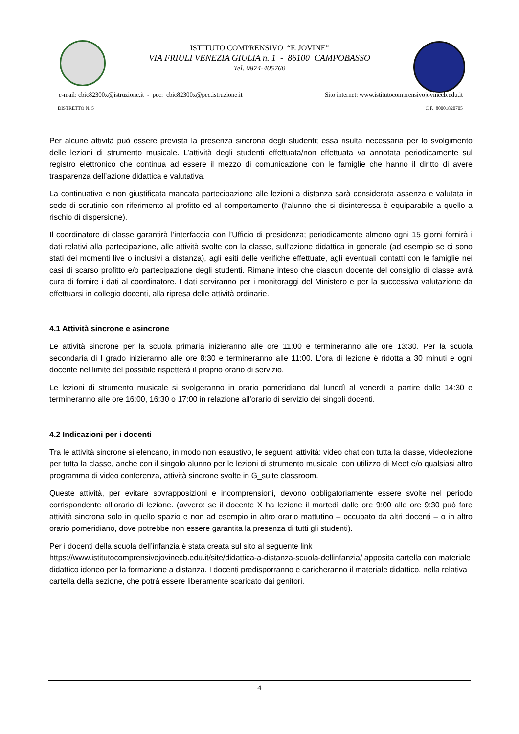ISTITUTO COMPRENSIVO “F. JOVINE”
VIA FRIULI VENEZIA GIULIA n. 1 - 86100 CAMPOBASSO
Tel. 0874-405760
e-mail: cbic82300x@istruzione.it - pec: cbic82300x@pec.istruzione.it Sito internet: www.istitutocomprensivojovinecb.edu.it
DISTRETTO N. 5 C.F. 80001820705
Per alcune attività può essere prevista la presenza sincrona degli studenti; essa risulta necessaria per lo svolgimento delle lezioni di strumento musicale. L’attività degli studenti effettuata/non effettuata va annotata periodicamente sul registro elettronico che continua ad essere il mezzo di comunicazione con le famiglie che hanno il diritto di avere trasparenza dell’azione didattica e valutativa.
La continuativa e non giustificata mancata partecipazione alle lezioni a distanza sarà considerata assenza e valutata in sede di scrutinio con riferimento al profitto ed al comportamento (l’alunno che si disinteressa è equiparabile a quello a rischio di dispersione).
Il coordinatore di classe garantirà l’interfaccia con l’Ufficio di presidenza; periodicamente almeno ogni 15 giorni fornirà i dati relativi alla partecipazione, alle attività svolte con la classe, sull’azione didattica in generale (ad esempio se ci sono stati dei momenti live o inclusivi a distanza), agli esiti delle verifiche effettuate, agli eventuali contatti con le famiglie nei casi di scarso profitto e/o partecipazione degli studenti. Rimane inteso che ciascun docente del consiglio di classe avrà cura di fornire i dati al coordinatore. I dati serviranno per i monitoraggi del Ministero e per la successiva valutazione da effettuarsi in collegio docenti, alla ripresa delle attività ordinarie.
4.1 Attività sincrone e asincrone
Le attività sincrone per la scuola primaria inizieranno alle ore 11:00 e termineranno alle ore 13:30. Per la scuola secondaria di I grado inizieranno alle ore 8:30 e termineranno alle 11:00. L’ora di lezione è ridotta a 30 minuti e ogni docente nel limite del possibile rispetterà il proprio orario di servizio.
Le lezioni di strumento musicale si svolgeranno in orario pomeridiano dal lunedì al venerdì a partire dalle 14:30 e termineranno alle ore 16:00, 16:30 o 17:00 in relazione all’orario di servizio dei singoli docenti.
4.2 Indicazioni per i docenti
Tra le attività sincrone si elencano, in modo non esaustivo, le seguenti attività: video chat con tutta la classe, videolezione per tutta la classe, anche con il singolo alunno per le lezioni di strumento musicale, con utilizzo di Meet e/o qualsiasi altro programma di video conferenza, attività sincrone svolte in G_suite classroom.
Queste attività, per evitare sovrapposizioni e incomprensioni, devono obbligatoriamente essere svolte nel periodo corrispondente all’orario di lezione. (ovvero: se il docente X ha lezione il martedì dalle ore 9:00 alle ore 9:30 può fare attività sincrona solo in quello spazio e non ad esempio in altro orario mattutino – occupato da altri docenti – o in altro orario pomeridiano, dove potrebbe non essere garantita la presenza di tutti gli studenti).
Per i docenti della scuola dell’infanzia è stata creata sul sito al seguente link https://www.istitutocomprensivojovinecb.edu.it/site/didattica-a-distanza-scuola-dellinfanzia/ apposita cartella con materiale didattico idoneo per la formazione a distanza. I docenti predisporranno e caricheranno il materiale didattico, nella relativa cartella della sezione, che potrà essere liberamente scaricato dai genitori.
4